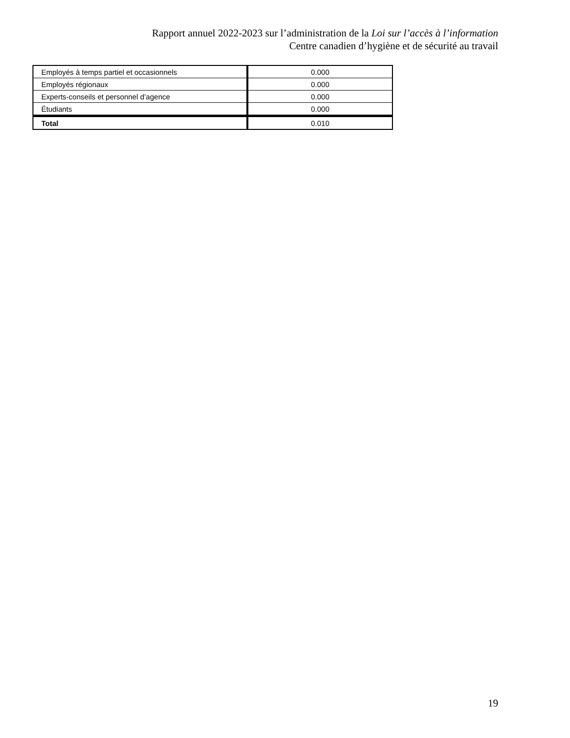Rapport annuel 2022-2023 sur l’administration de la Loi sur l’accès à l’information
Centre canadien d’hygiène et de sécurité au travail
| Employés à temps partiel et occasionnels | 0.000 |
| Employés régionaux | 0.000 |
| Experts-conseils et personnel d’agence | 0.000 |
| Étudiants | 0.000 |
| Total | 0.010 |
19